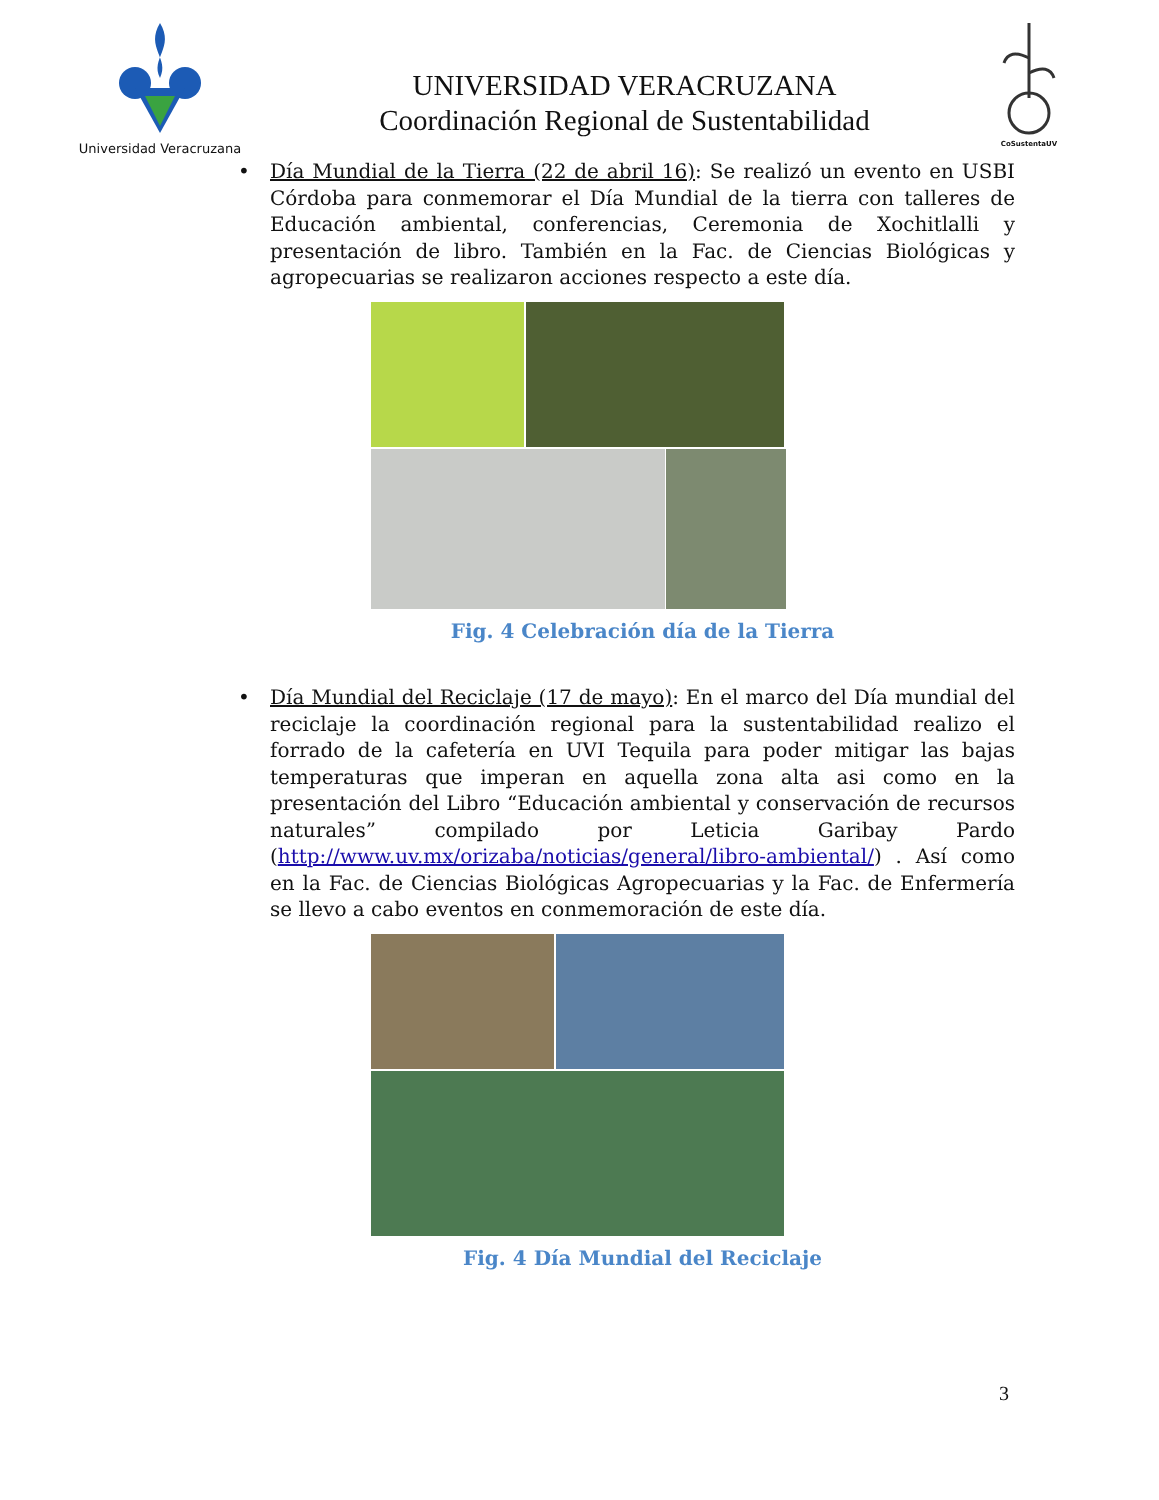Universidad Veracruzana
UNIVERSIDAD VERACRUZANA
Coordinación Regional de Sustentabilidad
CoSustentaUV
• Día Mundial de la Tierra (22 de abril 16): Se realizó un evento en USBI Córdoba para conmemorar el Día Mundial de la tierra con talleres de Educación ambiental, conferencias, Ceremonia de Xochitlalli y presentación de libro. También en la Fac. de Ciencias Biológicas y agropecuarias se realizaron acciones respecto a este día.
Fig. 4 Celebración día de la Tierra
• Día Mundial del Reciclaje (17 de mayo): En el marco del Día mundial del reciclaje la coordinación regional para la sustentabilidad realizo el forrado de la cafetería en UVI Tequila para poder mitigar las bajas temperaturas que imperan en aquella zona alta asi como en la presentación del Libro “Educación ambiental y conservación de recursos naturales” compilado por Leticia Garibay Pardo (http://www.uv.mx/orizaba/noticias/general/libro-ambiental/) . Así como en la Fac. de Ciencias Biológicas Agropecuarias y la Fac. de Enfermería se llevo a cabo eventos en conmemoración de este día.
Fig. 4 Día Mundial del Reciclaje
3